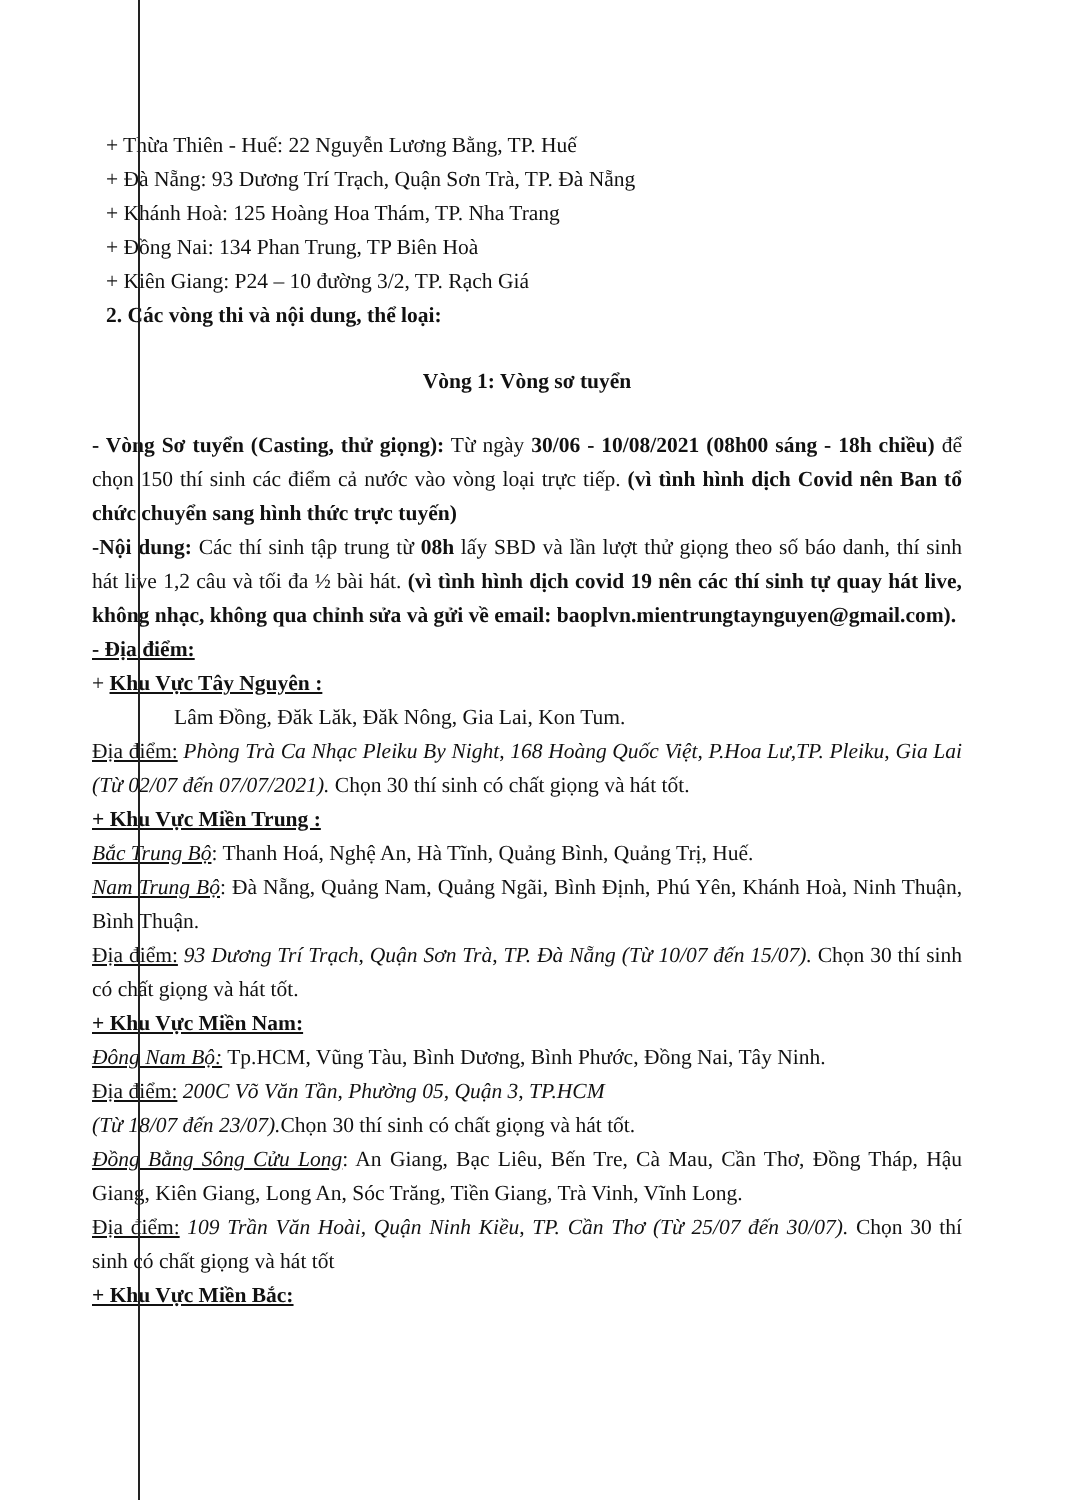+ Thừa Thiên - Huế: 22 Nguyễn Lương Bằng, TP. Huế
+ Đà Nẵng: 93 Dương Trí Trạch, Quận Sơn Trà, TP. Đà Nẵng
+ Khánh Hoà: 125 Hoàng Hoa Thám, TP. Nha Trang
+ Đồng Nai: 134 Phan Trung, TP Biên Hoà
+ Kiên Giang: P24 – 10 đường 3/2, TP. Rạch Giá
2. Các vòng thi và nội dung, thể loại:
Vòng 1: Vòng sơ tuyển
- Vòng Sơ tuyển (Casting, thử giọng): Từ ngày 30/06 - 10/08/2021 (08h00 sáng - 18h chiều) để chọn 150 thí sinh các điểm cả nước vào vòng loại trực tiếp. (vì tình hình dịch Covid nên Ban tổ chức chuyển sang hình thức trực tuyến)
-Nội dung: Các thí sinh tập trung từ 08h lấy SBD và lần lượt thử giọng theo số báo danh, thí sinh hát live 1,2 câu và tối đa ½ bài hát. (vì tình hình dịch covid 19 nên các thí sinh tự quay hát live, không nhạc, không qua chỉnh sửa và gửi về email: baoplvn.mientrungtaynguyen@gmail.com).
- Địa điểm:
+ Khu Vực Tây Nguyên :
Lâm Đồng, Đăk Lăk, Đăk Nông, Gia Lai, Kon Tum.
Địa điểm: Phòng Trà Ca Nhạc Pleiku By Night, 168 Hoàng Quốc Việt, P.Hoa Lư,TP. Pleiku, Gia Lai (Từ 02/07 đến 07/07/2021). Chọn 30 thí sinh có chất giọng và hát tốt.
+ Khu Vực Miền Trung :
Bắc Trung Bộ: Thanh Hoá, Nghệ An, Hà Tĩnh, Quảng Bình, Quảng Trị, Huế.
Nam Trung Bộ: Đà Nẵng, Quảng Nam, Quảng Ngãi, Bình Định, Phú Yên, Khánh Hoà, Ninh Thuận, Bình Thuận.
Địa điểm: 93 Dương Trí Trạch, Quận Sơn Trà, TP. Đà Nẵng (Từ 10/07 đến 15/07). Chọn 30 thí sinh có chất giọng và hát tốt.
+ Khu Vực Miền Nam:
Đông Nam Bộ: Tp.HCM, Vũng Tàu, Bình Dương, Bình Phước, Đồng Nai, Tây Ninh.
Địa điểm: 200C Võ Văn Tần, Phường 05, Quận 3, TP.HCM
(Từ 18/07 đến 23/07). Chọn 30 thí sinh có chất giọng và hát tốt.
Đồng Bằng Sông Cửu Long: An Giang, Bạc Liêu, Bến Tre, Cà Mau, Cần Thơ, Đồng Tháp, Hậu Giang, Kiên Giang, Long An, Sóc Trăng, Tiền Giang, Trà Vinh, Vĩnh Long.
Địa điểm: 109 Trần Văn Hoài, Quận Ninh Kiều, TP. Cần Thơ (Từ 25/07 đến 30/07). Chọn 30 thí sinh có chất giọng và hát tốt
+ Khu Vực Miền Bắc: